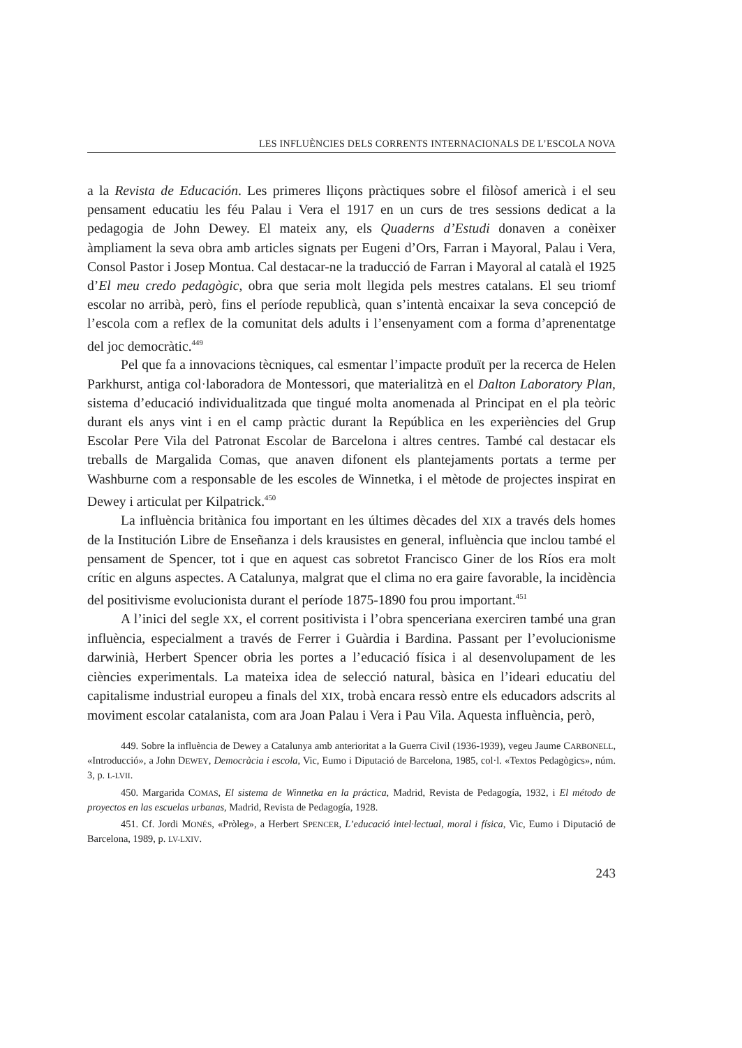LES INFLUÈNCIES DELS CORRENTS INTERNACIONALS DE L’ESCOLA NOVA
a la Revista de Educación. Les primeres lliçons pràctiques sobre el filòsof americà i el seu pensament educatiu les féu Palau i Vera el 1917 en un curs de tres sessions dedicat a la pedagogia de John Dewey. El mateix any, els Quaderns d’Estudi donaven a conèixer àmpliament la seva obra amb articles signats per Eugeni d’Ors, Farran i Mayoral, Palau i Vera, Consol Pastor i Josep Montua. Cal destacar-ne la traducció de Farran i Mayoral al català el 1925 d’El meu credo pedagògic, obra que seria molt llegida pels mestres catalans. El seu triomf escolar no arribà, però, fins el període republicà, quan s’intentà encaixar la seva concepció de l’escola com a reflex de la comunitat dels adults i l’ensenyament com a forma d’aprenentatge del joc democràtic.<sup>449</sup>
Pel que fa a innovacions tècniques, cal esmentar l’impacte produït per la recerca de Helen Parkhurst, antiga col·laboradora de Montessori, que materialitzà en el Dalton Laboratory Plan, sistema d’educació individualitzada que tingué molta anomenada al Principat en el pla teòric durant els anys vint i en el camp pràctic durant la República en les experiències del Grup Escolar Pere Vila del Patronat Escolar de Barcelona i altres centres. També cal destacar els treballs de Margalida Comas, que anaven difonent els plantejaments portats a terme per Washburne com a responsable de les escoles de Winnetka, i el mètode de projectes inspirat en Dewey i articulat per Kilpatrick.<sup>450</sup>
La influència britànica fou important en les últimes dècades del XIX a través dels homes de la Institución Libre de Enseñanza i dels krausistes en general, influència que inclou també el pensament de Spencer, tot i que en aquest cas sobretot Francisco Giner de los Ríos era molt crític en alguns aspectes. A Catalunya, malgrat que el clima no era gaire favorable, la incidència del positivisme evolucionista durant el període 1875-1890 fou prou important.<sup>451</sup>
A l’inici del segle XX, el corrent positivista i l’obra spenceriana exerciren també una gran influència, especialment a través de Ferrer i Guàrdia i Bardina. Passant per l’evolucionisme darwinià, Herbert Spencer obria les portes a l’educació física i al desenvolupament de les ciències experimentals. La mateixa idea de selecció natural, bàsica en l’ideari educatiu del capitalisme industrial europeu a finals del XIX, trobà encara ressò entre els educadors adscrits al moviment escolar catalanista, com ara Joan Palau i Vera i Pau Vila. Aquesta influència, però,
449. Sobre la influència de Dewey a Catalunya amb anterioritat a la Guerra Civil (1936-1939), vegeu Jaume CARBONELL, «Introducció», a John DEWEY, Democràcia i escola, Vic, Eumo i Diputació de Barcelona, 1985, col·l. «Textos Pedagògics», núm. 3, p. L-LVII.
450. Margarida COMAS, El sistema de Winnetka en la práctica, Madrid, Revista de Pedagogía, 1932, i El método de proyectos en las escuelas urbanas, Madrid, Revista de Pedagogía, 1928.
451. Cf. Jordi MONÉS, «Pròleg», a Herbert SPENCER, L’educació intel·lectual, moral i física, Vic, Eumo i Diputació de Barcelona, 1989, p. LV-LXIV.
243